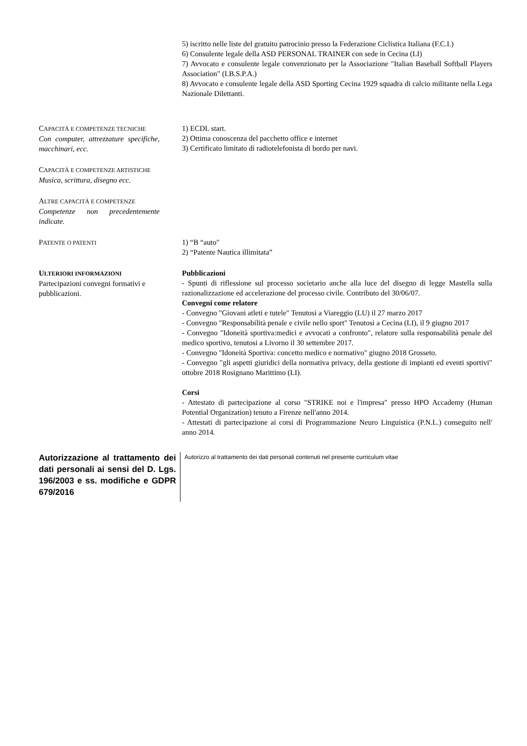5) iscritto nelle liste del gratuito patrocinio presso la Federazione Ciclistica Italiana (F.C.I.)
6) Consulente legale della ASD PERSONAL TRAINER con sede in Cecina (LI)
7) Avvocato e consulente legale convenzionato per la Associazione "Italian Baseball Softball Players Association" (I.B.S.P.A.)
8) Avvocato e consulente legale della ASD Sporting Cecina 1929 squadra di calcio militante nella Lega Nazionale Dilettanti.
CAPACITÀ E COMPETENZE TECNICHE
Con computer, attrezzature specifiche, macchinari, ecc.
1) ECDL start.
2) Ottima conoscenza del pacchetto office e internet
3) Certificato limitato di radiotelefonista di bordo per navi.
CAPACITÀ E COMPETENZE ARTISTICHE
Musica, scrittura, disegno ecc.
ALTRE CAPACITÀ E COMPETENZE
Competenze non precedentemente indicate.
PATENTE O PATENTI
1) “B “auto"
2) “Patente Nautica illimitata”
ULTERIORI INFORMAZIONI
Partecipazioni convegni formativi e pubblicazioni.
Pubblicazioni
- Spunti di riflessione sul processo societario anche alla luce del disegno di legge Mastella sulla razionalizzazione ed accelerazione del processo civile. Contributo del 30/06/07.
Convegni come relatore
- Convegno "Giovani atleti e tutele" Tenutosi a Viareggio (LU) il 27 marzo 2017
- Convegno "Responsabilità penale e civile nello sport" Tenutosi a Cecina (LI), il 9 giugno 2017
- Convegno "Idoneità sportiva:medici e avvocati a confronto", relatore sulla responsabilità penale del medico sportivo, tenutosi a Livorno il 30 settembre 2017.
- Convegno "Idoneità Sportiva: concetto medico e normativo" giugno 2018 Grosseto.
- Convegno "gli aspetti giuridici della normativa privacy, della gestione di impianti ed eventi sportivi" ottobre 2018 Rosignano Marittimo (LI).
Corsi
- Attestato di partecipazione al corso "STRIKE noi e l'impresa" presso HPO Accademy (Human Potential Organization) tenuto a Firenze nell'anno 2014.
- Attestati di partecipazione ai corsi di Programmazione Neuro Linguistica (P.N.L.) conseguito nell' anno 2014.
Autorizzazione al trattamento dei dati personali ai sensi del D. Lgs. 196/2003 e ss. modifiche e GDPR 679/2016
Autorizzo al trattamento dei dati personali contenuti nel presente curriculum vitae